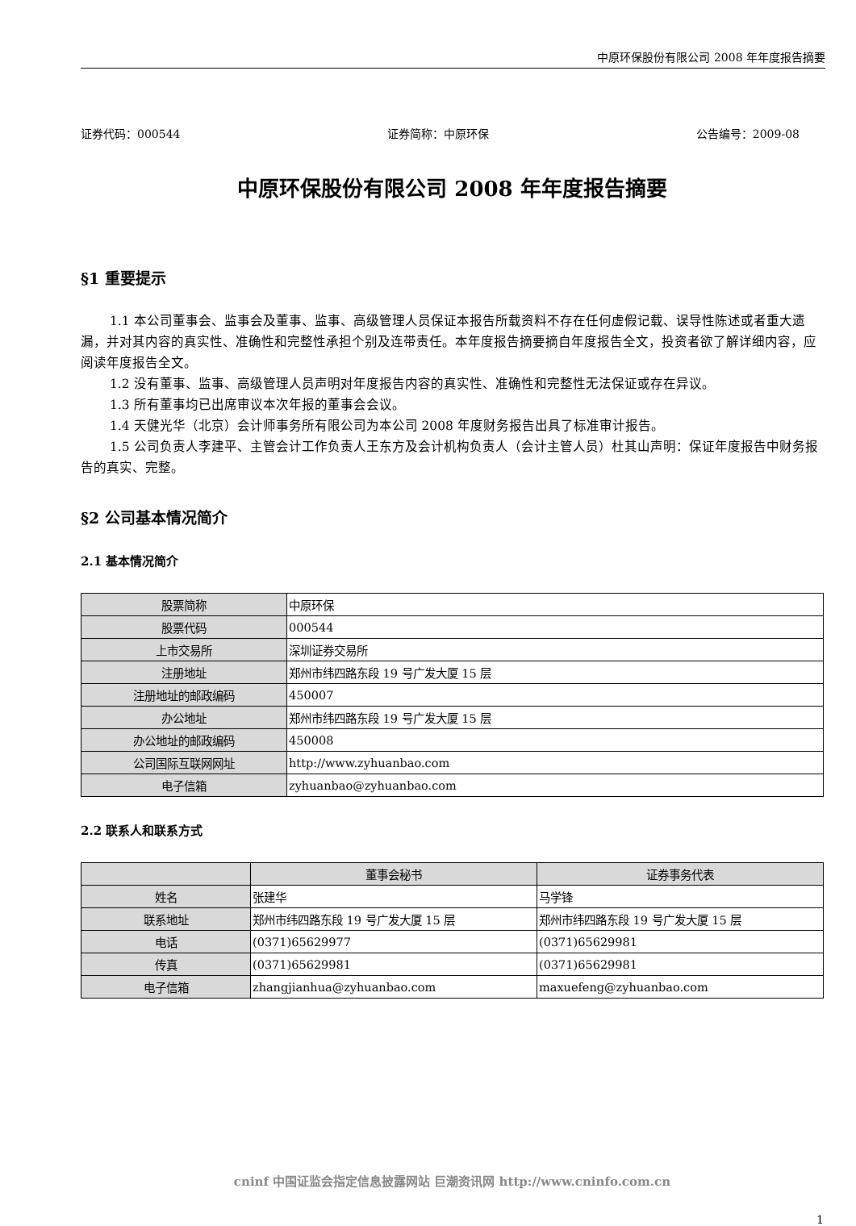中原环保股份有限公司 2008 年年度报告摘要
证券代码：000544 证券简称：中原环保 公告编号：2009-08
中原环保股份有限公司 2008 年年度报告摘要
§1 重要提示
1.1 本公司董事会、监事会及董事、监事、高级管理人员保证本报告所载资料不存在任何虚假记载、误导性陈述或者重大遗漏，并对其内容的真实性、准确性和完整性承担个别及连带责任。本年度报告摘要摘自年度报告全文，投资者欲了解详细内容，应阅读年度报告全文。
1.2 没有董事、监事、高级管理人员声明对年度报告内容的真实性、准确性和完整性无法保证或存在异议。
1.3 所有董事均已出席审议本次年报的董事会会议。
1.4 天健光华（北京）会计师事务所有限公司为本公司 2008 年度财务报告出具了标准审计报告。
1.5 公司负责人李建平、主管会计工作负责人王东方及会计机构负责人（会计主管人员）杜其山声明：保证年度报告中财务报告的真实、完整。
§2 公司基本情况简介
2.1 基本情况简介
| 股票简称 | 中原环保 |
| 股票代码 | 000544 |
| 上市交易所 | 深圳证券交易所 |
| 注册地址 | 郑州市纬四路东段 19 号广发大厦 15 层 |
| 注册地址的邮政编码 | 450007 |
| 办公地址 | 郑州市纬四路东段 19 号广发大厦 15 层 |
| 办公地址的邮政编码 | 450008 |
| 公司国际互联网网址 | http://www.zyhuanbao.com |
| 电子信箱 | zyhuanbao@zyhuanbao.com |
2.2 联系人和联系方式
| | 董事会秘书 | 证券事务代表 |
| --- | --- | --- |
| 姓名 | 张建华 | 马学锋 |
| 联系地址 | 郑州市纬四路东段 19 号广发大厦 15 层 | 郑州市纬四路东段 19 号广发大厦 15 层 |
| 电话 | (0371)65629977 | (0371)65629981 |
| 传真 | (0371)65629981 | (0371)65629981 |
| 电子信箱 | zhangjianhua@zyhuanbao.com | maxuefeng@zyhuanbao.com |
cninf 中国证监会指定信息披露网站 巨潮资讯网 http://www.cninfo.com.cn
1